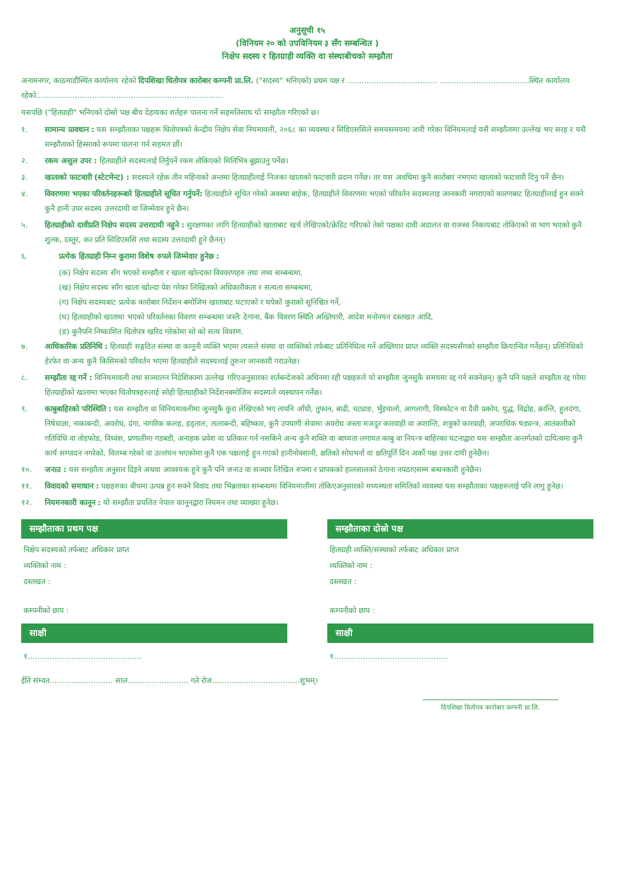अनुसूची १५
(विनियम २० को उपविनियम ३ सँग सम्बन्धित )
निक्षेप सदस्य र हितग्राही व्यक्ति वा संस्थाबीचको सम्झौता
अनामनगर, काठमाडौंस्थित कार्यालय रहेको दिपशिखा धितोपत्र कारोबार कम्पनी प्रा.लि. ("सदस्य" भनिएको) प्रथम पक्ष र ..................................... .....................................स्थित कार्यालय रहेको.............................................................................
यसपछि ("हितग्राही" भनिएको दोस्रो पक्ष बीच देहायका शर्तहरु पालना गर्ने सहमतिसाथ यो सम्झौता गरिएको छ।
१. सामान्य प्रावधान : यस सम्झौताका पक्षहरू धितोपत्रको केन्द्रीय निक्षेप सेवा नियमावली, २०६८ का व्यवस्था र सिडिएससिले समयसमयमा जारी गरेका विनियमलाई यसै सम्झौतामा उल्लेख भए सरह र यसै सम्झौताको हिस्साको रूपमा पालना गर्न सहमत छौं।
२. रकम असुल उपर : हितग्राहीले सदस्यलाई तिर्नुपर्ने रकम तोकिएको मितिभित्र बुझाउनु पर्नेछ।
३. खाताको फाटवारी (स्टेटमेन्ट) : सदस्यले रहेक तीन महिनाको अन्तमा हितग्राहीलाई निजका खाताको फाटवारी प्रदान गर्नेछ। तर यस अवधिमा कुनै कारोबार नभएमा खाताको फाटवारी दिनु पर्ने छैन।
४. विवरणमा भएका परिवर्तनहरूबारे हितग्राहीले सूचित गर्नुपर्ने: हितग्राहीले सूचित गरेको अवस्था बाहेक, हितग्राहीले विवरणमा भएको परिवर्तन सदस्यलाइ जानकारी नगराएको कारणबाट हितग्राहीलाई हुन सक्ने कुनै हानी उपर सदस्य उत्तरदायी वा जिम्मेवार हुने छैन।
५. हितग्राहीको दावीप्रति निक्षेप सदस्य उत्तरदायी नहुने : सुरक्षणका लागि हितग्राहीको खाताबाट खर्च लेखिएको/क्रेडिट गरिएको तेस्रो पक्षका दावी अदालत वा राजस्व निकायबाट तोकिएको वा भाग भएको कुनै शुल्क, दस्तुर, कर प्रति सिडिएससि तथा सदस्य उत्तरदायी हुने छैनन्।
६. प्रत्येक हितग्राही निम्न कुरामा विशेष रुपले जिम्मेवार हुनेछ :
(क) निक्षेप सदस्य सँग भएको सम्झौता र खाता खोल्दका विववरणहरु तथा तथ्य सम्बन्धमा,
(ख) निक्षेप सदस्य साँग खाता खोल्दा पेश गरेका लिखितको अधिकारीकता र सत्यता सम्बन्धमा,
(ग) निक्षेप सदस्यबाट प्रत्येक कारोबार निर्देशन बमोजिम खाताबाट घटाएको र थपेको कुराको सुनिश्चित गर्ने,
(घ) हितग्राहीको खातामा भएको परिवर्तनका विवरण सम्बन्धमा जस्तैः ठेगाना, बैंक विवरण स्थिति अख्तियारी, आदेश मनोनयन दस्तखत आदि,
(ङ) कुनैपनि निष्काशित धितोपत्र खरिद गरेकोमा सो को सत्य विवरण.
७. आधिकारिक प्रतिनिधि : हितग्राही सङ्गठित संस्था वा कानूनी व्यक्ति भएमा त्यसले संस्था वा व्यक्तिको तर्फबाट प्रतिनिधित्व गर्ने अख्तियार प्राप्त व्यक्ति सदस्यसँगको सम्झौता क्रियान्वित गर्नेछन्। प्रतिनिधिको हेरफेर वा अन्य कुनै किसिमको परिवर्तन भएमा हितग्राहीले सदस्यलाई तुरुन्त जानकारी गराउनेछ।
८. सम्झौता रद्द गर्ने : विनियमावली तथा सञ्चालन निदेशिकामा उल्लेख गरिएअनुसारका शर्तबन्देजको अधिनमा रही पक्षहरुले यो सम्झौता जुनसुकै समयमा रद्द गर्न सक्नेछन्। कुनै पनि पक्षले सम्झौता रद्द गरेमा हितग्राहीको खातामा भएका धितोपत्रहरुलाई सोही हितग्राहीको निर्देशनबमोजिम सदस्यले व्यस्थापन गर्नेछ।
९. काबुबाहिरको परिस्थिति : यस सम्झौता वा विनियमावलीमा जुनसुकै कुरा लेखिएको भए तापनि आँधी, तुफान, बाढी, चट्याङ, भुँइचालो, आगलागी, विस्फोटन वा दैवी प्रकोप, युद्ध, विद्रोह, क्रान्ति, हुलदंगा, निषेधाज्ञा, नाकाबन्दी, अवरोध, दंगा, नागरिक कलह, हड्ताल, तालाबन्दी, बहिष्कार, कुनै उपयागी सेवामा अवरोध जस्ता मजदुर कारवाही वा अशान्ति, शत्रुको कारवाही, अपराधिक षड्यन्त्र, आतंकारीको गतिविधि वा तोडफोड, विध्वंस, प्रणालीमा गडबडी, अनाहक प्रवेश वा प्रतिकार गर्न नसकिने अन्य कुनै शक्ति वा बाध्यता लगायत काबु वा नियन्त्र बाहिरका घटनाद्वारा यस सम्झौता अन्तर्गतको दायित्वमा कुनै कार्य सम्पादन नगरेको, विलम्ब गरेको वा उल्लंघन भएकोमा कुनै एक पक्षलाई हुन गएको हानीनोक्सानी, क्षतिको सोधभर्ना वा क्षतिपूर्ति दिन अर्को पक्ष उत्तर दायी हुनेछैन।
१०. जनाउ : यस सम्झौता अनुसार दिइने अथवा आवश्यक हुने कुनै पनि जनाउ वा सञ्चार लिखित रुपमा र प्रापकको हालसालको ठेगाना नपठाएसम्म बन्धनकारी हुनेछैन।
११. विवादको समाधान : पक्षहरुका बीचमा उत्पन्न हुन सक्ने विवाद तथा भिन्नताका सम्बन्धमा विनियमालीमा तोकिएअनुसारको मध्यस्थता समितिको व्यवस्था यस सम्झौताका पक्षहरुलाई पनि लागु हुनेछ।
१२. नियमनकारी कानून : यो सम्झौता प्रचलित नेपाल कानूनद्वारा नियमन तथा व्याख्या हुनेछ।
सम्झौताका प्रथम पक्ष
निक्षेप सदस्यको तर्फबाट अधिकार प्राप्त
व्यक्तिको नाम :
दस्तखत :
कम्पनीको छाप :
साक्षी
१...............................................
सम्झौताका दोस्रो पक्ष
हितग्राही व्यक्ति/संस्थाको तर्फबाट अधिकार प्राप्त
व्यक्तिको नाम :
दस्तखत :
कम्पनीको छाप :
साक्षी
१...............................................
ईति संम्वत.......................... साल......................... गते रोज....................................शुभम्।
दिपशिखा धितोपत्र कारोबार कम्पनी प्रा.लि.